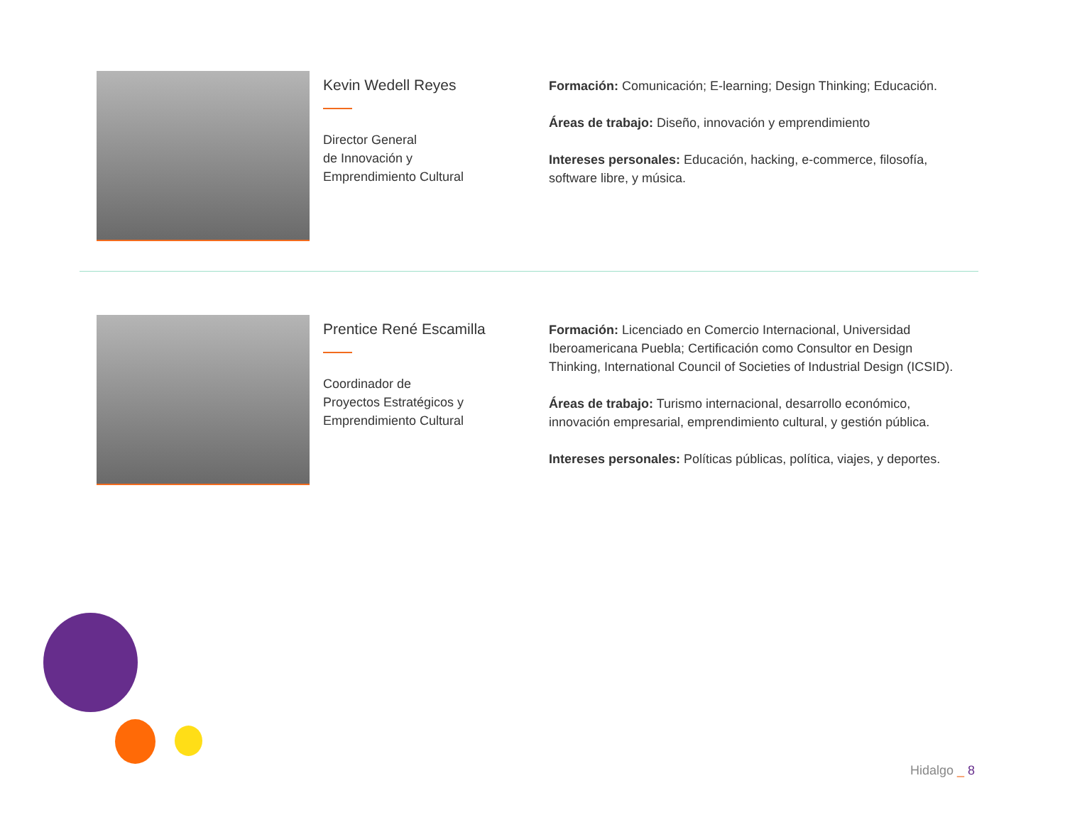Kevin Wedell Reyes
Director General
de Innovación y
Emprendimiento Cultural
Formación: Comunicación; E-learning; Design Thinking; Educación.
Áreas de trabajo: Diseño, innovación y emprendimiento
Intereses personales: Educación, hacking, e-commerce, filosofía, software libre, y música.
Prentice René Escamilla
Coordinador de
Proyectos Estratégicos y
Emprendimiento Cultural
Formación: Licenciado en Comercio Internacional, Universidad Iberoamericana Puebla; Certificación como Consultor en Design Thinking, International Council of Societies of Industrial Design (ICSID).
Áreas de trabajo: Turismo internacional, desarrollo económico, innovación empresarial, emprendimiento cultural, y gestión pública.
Intereses personales: Políticas públicas, política, viajes, y deportes.
Hidalgo _ 8